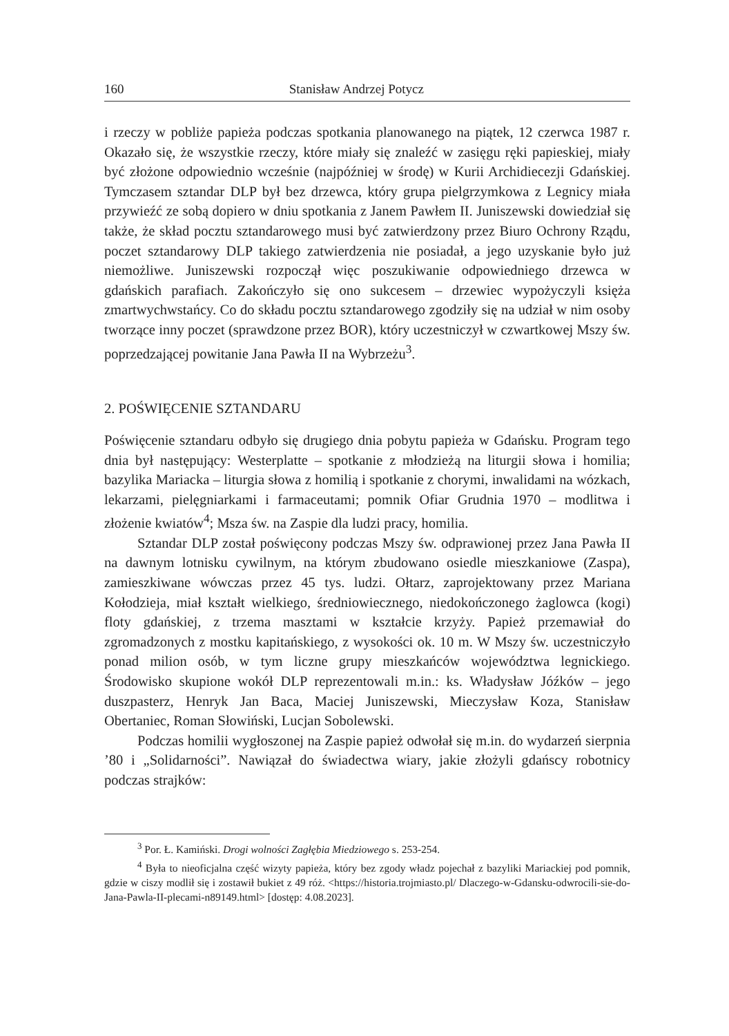160 Stanisław Andrzej Potycz
i rzeczy w pobliże papieża podczas spotkania planowanego na piątek, 12 czerwca 1987 r. Okazało się, że wszystkie rzeczy, które miały się znaleźć w zasięgu ręki papieskiej, miały być złożone odpowiednio wcześnie (najpóźniej w środę) w Kurii Archidiecezji Gdańskiej. Tymczasem sztandar DLP był bez drzewca, który grupa pielgrzymkowa z Legnicy miała przywieźć ze sobą dopiero w dniu spotkania z Janem Pawłem II. Juniszewski dowiedział się także, że skład pocztu sztandarowego musi być zatwierdzony przez Biuro Ochrony Rządu, poczet sztandarowy DLP takiego zatwierdzenia nie posiadał, a jego uzyskanie było już niemożliwe. Juniszewski rozpoczął więc poszukiwanie odpowiedniego drzewca w gdańskich parafiach. Zakończyło się ono sukcesem – drzewiec wypożyczyli księża zmartwychwstańcy. Co do składu pocztu sztandarowego zgodziły się na udział w nim osoby tworzące inny poczet (sprawdzone przez BOR), który uczestniczył w czwartkowej Mszy św. poprzedzającej powitanie Jana Pawła II na Wybrzeżu<sup>3</sup>.
2. POŚWIĘCENIE SZTANDARU
Poświęcenie sztandaru odbyło się drugiego dnia pobytu papieża w Gdańsku. Program tego dnia był następujący: Westerplatte – spotkanie z młodzieżą na liturgii słowa i homilia; bazylika Mariacka – liturgia słowa z homilią i spotkanie z chorymi, inwalidami na wózkach, lekarzami, pielęgniarkami i farmaceutami; pomnik Ofiar Grudnia 1970 – modlitwa i złożenie kwiatów<sup>4</sup>; Msza św. na Zaspie dla ludzi pracy, homilia.
Sztandar DLP został poświęcony podczas Mszy św. odprawionej przez Jana Pawła II na dawnym lotnisku cywilnym, na którym zbudowano osiedle mieszkaniowe (Zaspa), zamieszkiwane wówczas przez 45 tys. ludzi. Ołtarz, zaprojektowany przez Mariana Kołodzieja, miał kształt wielkiego, średniowiecznego, niedokończonego żaglowca (kogi) floty gdańskiej, z trzema masztami w kształcie krzyży. Papież przemawiał do zgromadzonych z mostku kapitańskiego, z wysokości ok. 10 m. W Mszy św. uczestniczyło ponad milion osób, w tym liczne grupy mieszkańców województwa legnickiego. Środowisko skupione wokół DLP reprezentowali m.in.: ks. Władysław Jóźków – jego duszpasterz, Henryk Jan Baca, Maciej Juniszewski, Mieczysław Koza, Stanisław Obertaniec, Roman Słowiński, Lucjan Sobolewski.
Podczas homilii wygłoszonej na Zaspie papież odwołał się m.in. do wydarzeń sierpnia ’80 i „Solidarności”. Nawiązał do świadectwa wiary, jakie złożyli gdańscy robotnicy podczas strajków:
<sup>3</sup> Por. Ł. Kamiński. Drogi wolności Zagłębia Miedziowego s. 253-254.
<sup>4</sup> Była to nieoficjalna część wizyty papieża, który bez zgody władz pojechał z bazyliki Mariackiej pod pomnik, gdzie w ciszy modlił się i zostawił bukiet z 49 róż. <https://historia.trojmiasto.pl/ Dlaczego-w-Gdansku-odwrocili-sie-do-Jana-Pawla-II-plecami-n89149.html> [dostęp: 4.08.2023].